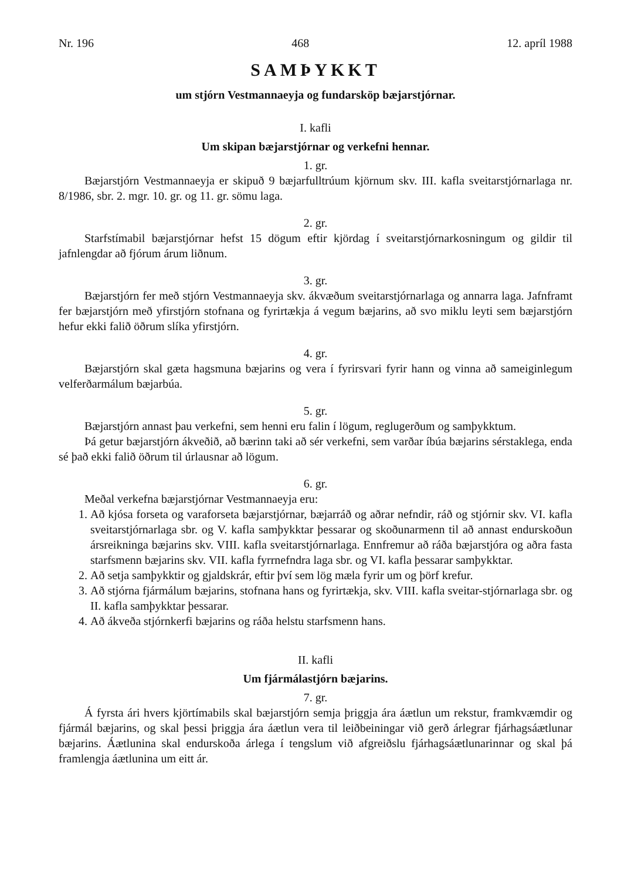Nr. 196 468 12. apríl 1988
SAMÞYKKT
um stjórn Vestmannaeyja og fundarsköp bæjarstjórnar.
I. kafli
Um skipan bæjarstjórnar og verkefni hennar.
1. gr.
Bæjarstjórn Vestmannaeyja er skipuð 9 bæjarfulltrúum kjörnum skv. III. kafla sveitarstjórnarlaga nr. 8/1986, sbr. 2. mgr. 10. gr. og 11. gr. sömu laga.
2. gr.
Starfstímabil bæjarstjórnar hefst 15 dögum eftir kjördag í sveitarstjórnarkosningum og gildir til jafnlengdar að fjórum árum liðnum.
3. gr.
Bæjarstjórn fer með stjórn Vestmannaeyja skv. ákvæðum sveitarstjórnarlaga og annarra laga. Jafnframt fer bæjarstjórn með yfirstjórn stofnana og fyrirtækja á vegum bæjarins, að svo miklu leyti sem bæjarstjórn hefur ekki falið öðrum slíka yfirstjórn.
4. gr.
Bæjarstjórn skal gæta hagsmuna bæjarins og vera í fyrirsvari fyrir hann og vinna að sameiginlegum velferðarmálum bæjarbúa.
5. gr.
Bæjarstjórn annast þau verkefni, sem henni eru falin í lögum, reglugerðum og samþykktum.
Þá getur bæjarstjórn ákveðið, að bærinn taki að sér verkefni, sem varðar íbúa bæjarins sérstaklega, enda sé það ekki falið öðrum til úrlausnar að lögum.
6. gr.
Meðal verkefna bæjarstjórnar Vestmannaeyja eru:
1. Að kjósa forseta og varaforseta bæjarstjórnar, bæjarráð og aðrar nefndir, ráð og stjórnir skv. VI. kafla sveitarstjórnarlaga sbr. og V. kafla samþykktar þessarar og skoðunarmenn til að annast endurskoðun ársreikninga bæjarins skv. VIII. kafla sveitarstjórnarlaga. Ennfremur að ráða bæjarstjóra og aðra fasta starfsmenn bæjarins skv. VII. kafla fyrrnefndra laga sbr. og VI. kafla þessarar samþykktar.
2. Að setja samþykktir og gjaldskrár, eftir því sem lög mæla fyrir um og þörf krefur.
3. Að stjórna fjármálum bæjarins, stofnana hans og fyrirtækja, skv. VIII. kafla sveitar-stjórnarlaga sbr. og II. kafla samþykktar þessarar.
4. Að ákveða stjórnkerfi bæjarins og ráða helstu starfsmenn hans.
II. kafli
Um fjármálastjórn bæjarins.
7. gr.
Á fyrsta ári hvers kjörtímabils skal bæjarstjórn semja þriggja ára áætlun um rekstur, framkvæmdir og fjármál bæjarins, og skal þessi þriggja ára áætlun vera til leiðbeiningar við gerð árlegrar fjárhagsáætlunar bæjarins. Áætlunina skal endurskoða árlega í tengslum við afgreiðslu fjárhagsáætlunarinnar og skal þá framlengja áætlunina um eitt ár.